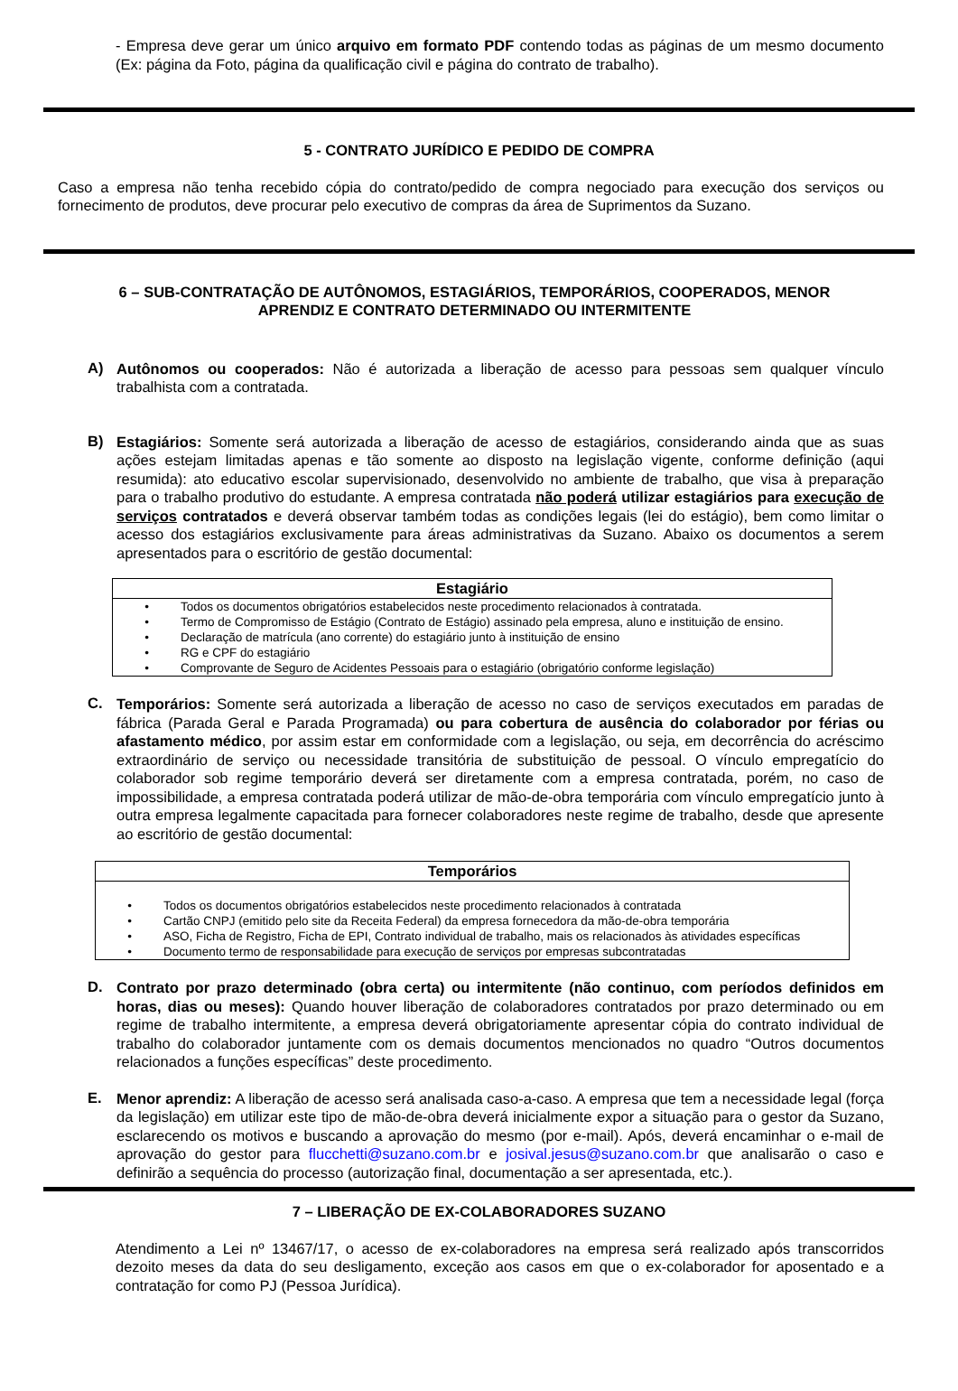- Empresa deve gerar um único arquivo em formato PDF contendo todas as páginas de um mesmo documento (Ex: página da Foto, página da qualificação civil e página do contrato de trabalho).
5 - CONTRATO JURÍDICO E PEDIDO DE COMPRA
Caso a empresa não tenha recebido cópia do contrato/pedido de compra negociado para execução dos serviços ou fornecimento de produtos, deve procurar pelo executivo de compras da área de Suprimentos da Suzano.
6 – SUB-CONTRATAÇÃO DE AUTÔNOMOS, ESTAGIÁRIOS, TEMPORÁRIOS, COOPERADOS, MENOR APRENDIZ E CONTRATO DETERMINADO OU INTERMITENTE
A)
Autônomos ou cooperados: Não é autorizada a liberação de acesso para pessoas sem qualquer vínculo trabalhista com a contratada.
B)
Estagiários: Somente será autorizada a liberação de acesso de estagiários, considerando ainda que as suas ações estejam limitadas apenas e tão somente ao disposto na legislação vigente, conforme definição (aqui resumida): ato educativo escolar supervisionado, desenvolvido no ambiente de trabalho, que visa à preparação para o trabalho produtivo do estudante. A empresa contratada não poderá utilizar estagiários para execução de serviços contratados e deverá observar também todas as condições legais (lei do estágio), bem como limitar o acesso dos estagiários exclusivamente para áreas administrativas da Suzano. Abaixo os documentos a serem apresentados para o escritório de gestão documental:
| Estagiário |
| --- |
| • Todos os documentos obrigatórios estabelecidos neste procedimento relacionados à contratada. • Termo de Compromisso de Estágio (Contrato de Estágio) assinado pela empresa, aluno e instituição de ensino. • Declaração de matrícula (ano corrente) do estagiário junto à instituição de ensino • RG e CPF do estagiário • Comprovante de Seguro de Acidentes Pessoais para o estagiário (obrigatório conforme legislação) |
C.
Temporários: Somente será autorizada a liberação de acesso no caso de serviços executados em paradas de fábrica (Parada Geral e Parada Programada) ou para cobertura de ausência do colaborador por férias ou afastamento médico, por assim estar em conformidade com a legislação, ou seja, em decorrência do acréscimo extraordinário de serviço ou necessidade transitória de substituição de pessoal. O vínculo empregatício do colaborador sob regime temporário deverá ser diretamente com a empresa contratada, porém, no caso de impossibilidade, a empresa contratada poderá utilizar de mão-de-obra temporária com vínculo empregatício junto à outra empresa legalmente capacitada para fornecer colaboradores neste regime de trabalho, desde que apresente ao escritório de gestão documental:
| Temporários |
| --- |
| • Todos os documentos obrigatórios estabelecidos neste procedimento relacionados à contratada • Cartão CNPJ (emitido pelo site da Receita Federal) da empresa fornecedora da mão-de-obra temporária • ASO, Ficha de Registro, Ficha de EPI, Contrato individual de trabalho, mais os relacionados às atividades específicas • Documento termo de responsabilidade para execução de serviços por empresas subcontratadas |
D.
Contrato por prazo determinado (obra certa) ou intermitente (não continuo, com períodos definidos em horas, dias ou meses): Quando houver liberação de colaboradores contratados por prazo determinado ou em regime de trabalho intermitente, a empresa deverá obrigatoriamente apresentar cópia do contrato individual de trabalho do colaborador juntamente com os demais documentos mencionados no quadro “Outros documentos relacionados a funções específicas” deste procedimento.
E.
Menor aprendiz: A liberação de acesso será analisada caso-a-caso. A empresa que tem a necessidade legal (força da legislação) em utilizar este tipo de mão-de-obra deverá inicialmente expor a situação para o gestor da Suzano, esclarecendo os motivos e buscando a aprovação do mesmo (por e-mail). Após, deverá encaminhar o e-mail de aprovação do gestor para flucchetti@suzano.com.br e josival.jesus@suzano.com.br que analisarão o caso e definirão a sequência do processo (autorização final, documentação a ser apresentada, etc.).
7 – LIBERAÇÃO DE EX-COLABORADORES SUZANO
Atendimento a Lei nº 13467/17, o acesso de ex-colaboradores na empresa será realizado após transcorridos dezoito meses da data do seu desligamento, exceção aos casos em que o ex-colaborador for aposentado e a contratação for como PJ (Pessoa Jurídica).